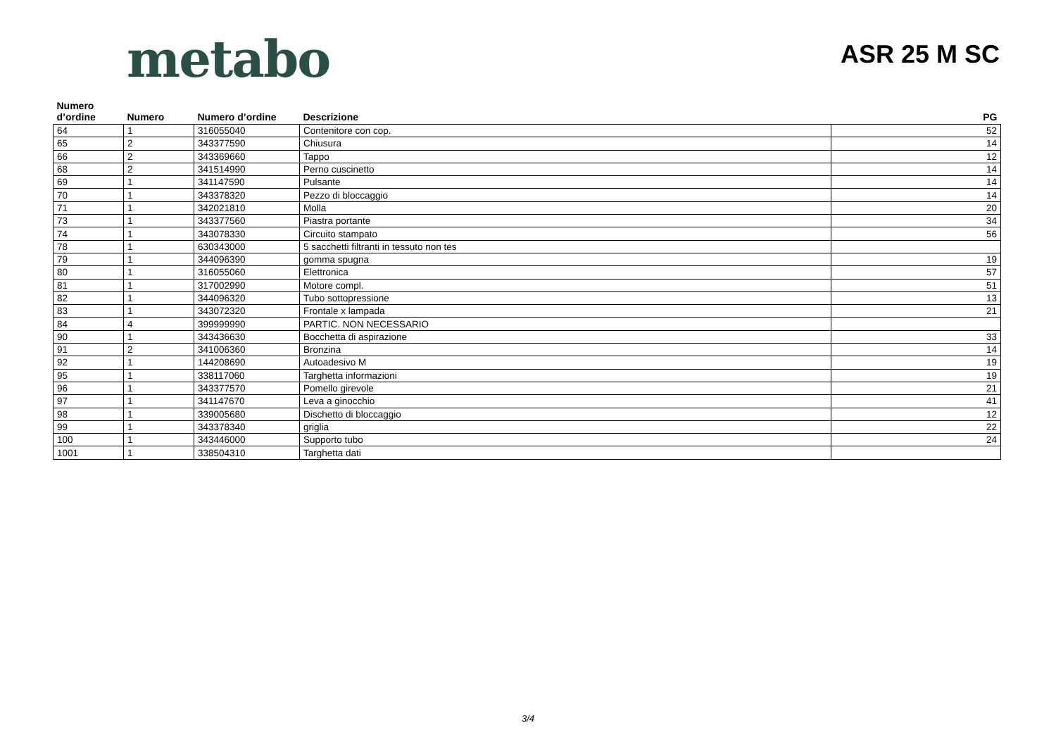metabo
ASR 25 M SC
| Numero d’ordine | Numero | Numero d’ordine | Descrizione | PG |
| --- | --- | --- | --- | --- |
| 64 | 1 | 316055040 | Contenitore con cop. | 52 |
| 65 | 2 | 343377590 | Chiusura | 14 |
| 66 | 2 | 343369660 | Tappo | 12 |
| 68 | 2 | 341514990 | Perno cuscinetto | 14 |
| 69 | 1 | 341147590 | Pulsante | 14 |
| 70 | 1 | 343378320 | Pezzo di bloccaggio | 14 |
| 71 | 1 | 342021810 | Molla | 20 |
| 73 | 1 | 343377560 | Piastra portante | 34 |
| 74 | 1 | 343078330 | Circuito stampato | 56 |
| 78 | 1 | 630343000 | 5 sacchetti filtranti in tessuto non tes | |
| 79 | 1 | 344096390 | gomma spugna | 19 |
| 80 | 1 | 316055060 | Elettronica | 57 |
| 81 | 1 | 317002990 | Motore compl. | 51 |
| 82 | 1 | 344096320 | Tubo sottopressione | 13 |
| 83 | 1 | 343072320 | Frontale x lampada | 21 |
| 84 | 4 | 399999990 | PARTIC. NON NECESSARIO | |
| 90 | 1 | 343436630 | Bocchetta di aspirazione | 33 |
| 91 | 2 | 341006360 | Bronzina | 14 |
| 92 | 1 | 144208690 | Autoadesivo M | 19 |
| 95 | 1 | 338117060 | Targhetta informazioni | 19 |
| 96 | 1 | 343377570 | Pomello girevole | 21 |
| 97 | 1 | 341147670 | Leva a ginocchio | 41 |
| 98 | 1 | 339005680 | Dischetto di bloccaggio | 12 |
| 99 | 1 | 343378340 | griglia | 22 |
| 100 | 1 | 343446000 | Supporto tubo | 24 |
| 1001 | 1 | 338504310 | Targhetta dati | |
3/4